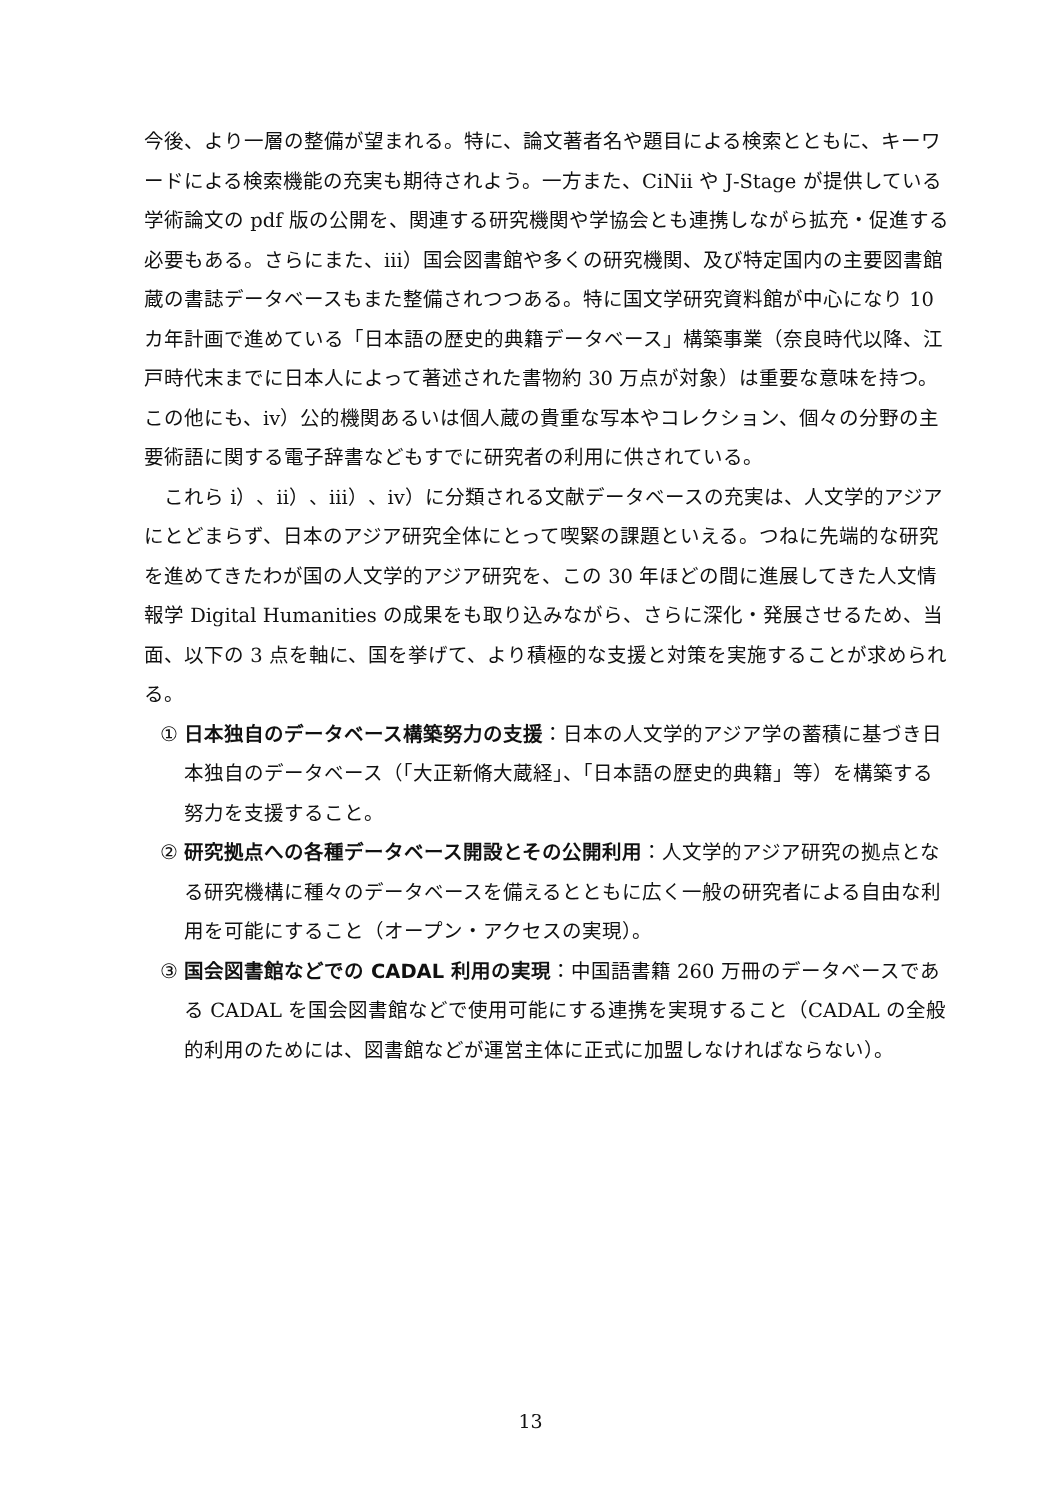今後、より一層の整備が望まれる。特に、論文著者名や題目による検索とともに、キーワードによる検索機能の充実も期待されよう。一方また、CiNii や J-Stage が提供している学術論文の pdf 版の公開を、関連する研究機関や学協会とも連携しながら拡充・促進する必要もある。さらにまた、iii）国会図書館や多くの研究機関、及び特定国内の主要図書館蔵の書誌データベースもまた整備されつつある。特に国文学研究資料館が中心になり 10 カ年計画で進めている「日本語の歴史的典籍データベース」構築事業（奈良時代以降、江戸時代末までに日本人によって著述された書物約 30 万点が対象）は重要な意味を持つ。この他にも、iv）公的機関あるいは個人蔵の貴重な写本やコレクション、個々の分野の主要術語に関する電子辞書などもすでに研究者の利用に供されている。
これら i）、ii）、iii）、iv）に分類される文献データベースの充実は、人文学的アジアにとどまらず、日本のアジア研究全体にとって喫緊の課題といえる。つねに先端的な研究を進めてきたわが国の人文学的アジア研究を、この 30 年ほどの間に進展してきた人文情報学 Digital Humanities の成果をも取り込みながら、さらに深化・発展させるため、当面、以下の 3 点を軸に、国を挙げて、より積極的な支援と対策を実施することが求められる。
① 日本独自のデータベース構築努力の支援：日本の人文学的アジア学の蓄積に基づき日本独自のデータベース（「大正新脩大蔵経」、「日本語の歴史的典籍」等）を構築する努力を支援すること。
② 研究拠点への各種データベース開設とその公開利用：人文学的アジア研究の拠点となる研究機構に種々のデータベースを備えるとともに広く一般の研究者による自由な利用を可能にすること（オープン・アクセスの実現）。
③ 国会図書館などでの CADAL 利用の実現：中国語書籍 260 万冊のデータベースである CADAL を国会図書館などで使用可能にする連携を実現すること（CADAL の全般的利用のためには、図書館などが運営主体に正式に加盟しなければならない）。
13